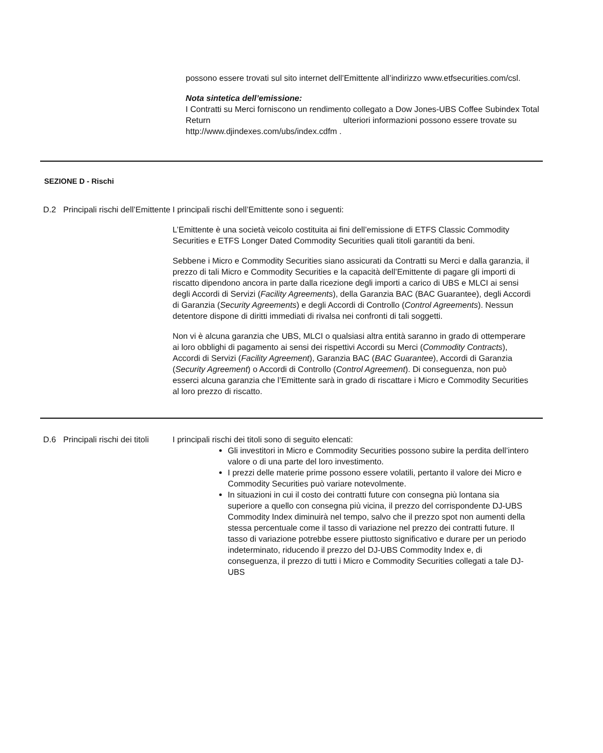possono essere trovati sul sito internet dell’Emittente all’indirizzo www.etfsecurities.com/csl.
Nota sintetica dell’emissione:
I Contratti su Merci forniscono un rendimento collegato a Dow Jones-UBS Coffee Subindex Total Return ulteriori informazioni possono essere trovate su http://www.djindexes.com/ubs/index.cdfm .
SEZIONE D - Rischi
D.2 Principali rischi dell’Emittente
I principali rischi dell’Emittente sono i seguenti:
L’Emittente è una società veicolo costituita ai fini dell’emissione di ETFS Classic Commodity Securities e ETFS Longer Dated Commodity Securities quali titoli garantiti da beni.
Sebbene i Micro e Commodity Securities siano assicurati da Contratti su Merci e dalla garanzia, il prezzo di tali Micro e Commodity Securities e la capacità dell’Emittente di pagare gli importi di riscatto dipendono ancora in parte dalla ricezione degli importi a carico di UBS e MLCI ai sensi degli Accordi di Servizi (Facility Agreements), della Garanzia BAC (BAC Guarantee), degli Accordi di Garanzia (Security Agreements) e degli Accordi di Controllo (Control Agreements). Nessun detentore dispone di diritti immediati di rivalsa nei confronti di tali soggetti.
Non vi è alcuna garanzia che UBS, MLCI o qualsiasi altra entità saranno in grado di ottemperare ai loro obblighi di pagamento ai sensi dei rispettivi Accordi su Merci (Commodity Contracts), Accordi di Servizi (Facility Agreement), Garanzia BAC (BAC Guarantee), Accordi di Garanzia (Security Agreement) o Accordi di Controllo (Control Agreement). Di conseguenza, non può esserci alcuna garanzia che l’Emittente sarà in grado di riscattare i Micro e Commodity Securities al loro prezzo di riscatto.
D.6 Principali rischi dei titoli
I principali rischi dei titoli sono di seguito elencati:
Gli investitori in Micro e Commodity Securities possono subire la perdita dell’intero valore o di una parte del loro investimento.
I prezzi delle materie prime possono essere volatili, pertanto il valore dei Micro e Commodity Securities può variare notevolmente.
In situazioni in cui il costo dei contratti future con consegna più lontana sia superiore a quello con consegna più vicina, il prezzo del corrispondente DJ-UBS Commodity Index diminuirà nel tempo, salvo che il prezzo spot non aumenti della stessa percentuale come il tasso di variazione nel prezzo dei contratti future. Il tasso di variazione potrebbe essere piuttosto significativo e durare per un periodo indeterminato, riducendo il prezzo del DJ-UBS Commodity Index e, di conseguenza, il prezzo di tutti i Micro e Commodity Securities collegati a tale DJ-UBS